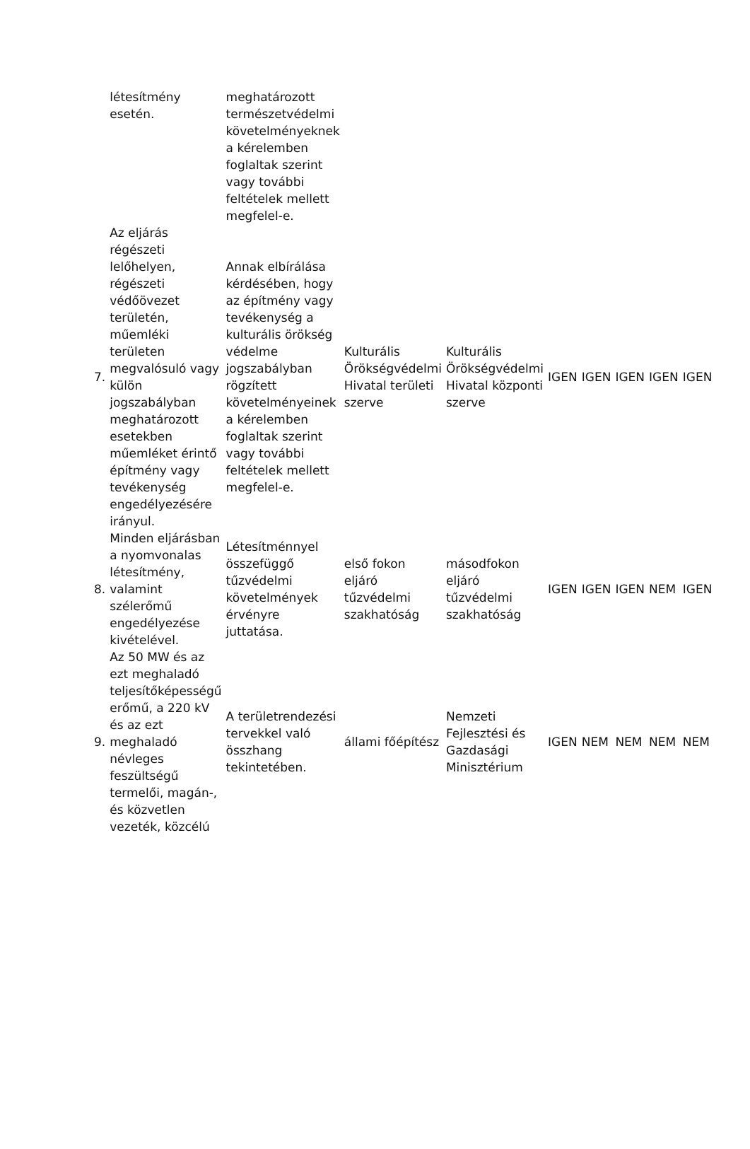| | létesítmény esetén. | meghatározott természetvédelmi követelményeknek a kérelemben foglaltak szerint vagy további feltételek mellett megfelel-e. | | | | | | | |
| 7. | Az eljárás régészeti lelőhelyen, régészeti védőövezet területén, műemléki területen megvalósuló vagy külön jogszabályban meghatározott esetekben műemléket érintő építmény vagy tevékenység engedélyezésére irányul. | Annak elbírálása kérdésében, hogy az építmény vagy tevékenység a kulturális örökség védelme jogszabályban rögzített követelményeinek a kérelemben foglaltak szerint vagy további feltételek mellett megfelel-e. | Kulturális Örökségvédelmi Hivatal területi szerve | Kulturális Örökségvédelmi Hivatal központi szerve | IGEN | IGEN | IGEN | IGEN | IGEN |
| 8. | Minden eljárásban a nyomvonalas létesítmény, valamint szélerőmű engedélyezése kivételével. | Létesítménnyel összefüggő tűzvédelmi követelmények érvényre juttatása. | első fokon eljáró tűzvédelmi szakhatóság | másodfokon eljáró tűzvédelmi szakhatóság | IGEN | IGEN | IGEN | NEM | IGEN |
| 9. | Az 50 MW és az ezt meghaladó teljesítőképességű erőmű, a 220 kV és az ezt meghaladó névleges feszültségű termelői, magán-, és közvetlen vezeték, közcélú | A területrendezési tervekkel való összhang tekintetében. | állami főépítész | Nemzeti Fejlesztési és Gazdasági Minisztérium | IGEN | NEM | NEM | NEM | NEM |